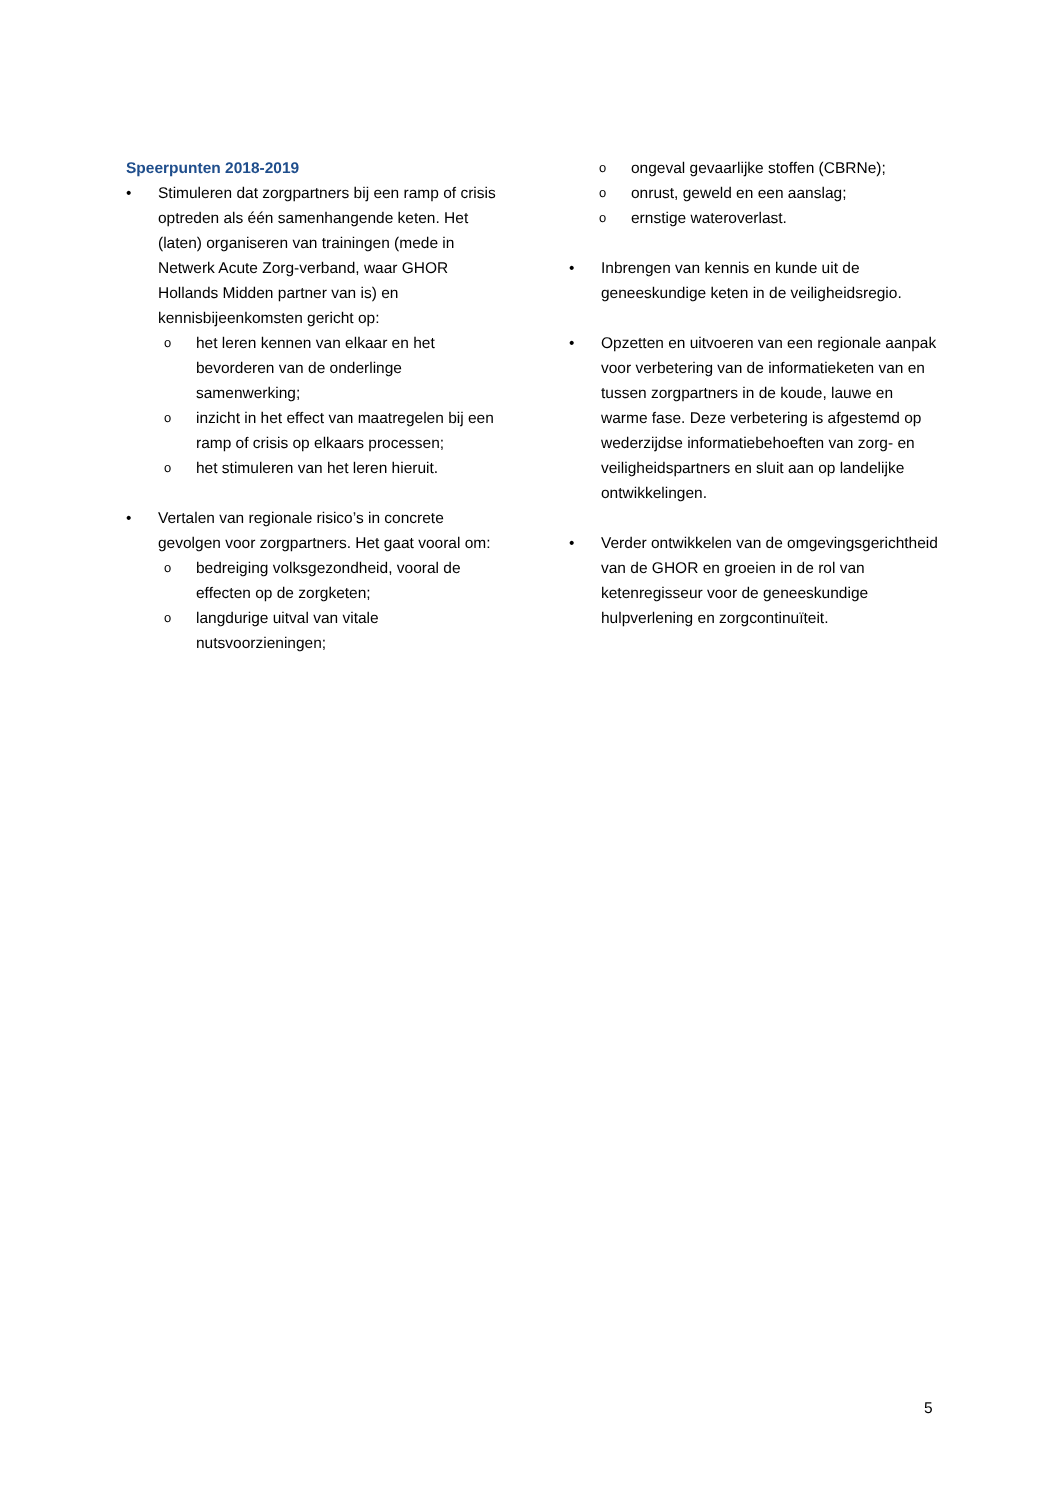Speerpunten 2018-2019
• Stimuleren dat zorgpartners bij een ramp of crisis optreden als één samenhangende keten. Het (laten) organiseren van trainingen (mede in Netwerk Acute Zorg-verband, waar GHOR Hollands Midden partner van is) en kennisbijeenkomsten gericht op:
ohet leren kennen van elkaar en het bevorderen van de onderlinge samenwerking;
oinzicht in het effect van maatregelen bij een ramp of crisis op elkaars processen;
ohet stimuleren van het leren hieruit.
• Vertalen van regionale risico’s in concrete gevolgen voor zorgpartners. Het gaat vooral om:
obedreiging volksgezondheid, vooral de effecten op de zorgketen;
olangdurige uitval van vitale nutsvoorzieningen;
oongeval gevaarlijke stoffen (CBRNe);
oonrust, geweld en een aanslag;
oernstige wateroverlast.
• Inbrengen van kennis en kunde uit de geneeskundige keten in de veiligheidsregio.
• Opzetten en uitvoeren van een regionale aanpak voor verbetering van de informatieketen van en tussen zorgpartners in de koude, lauwe en warme fase. Deze verbetering is afgestemd op wederzijdse informatiebehoeften van zorg- en veiligheidspartners en sluit aan op landelijke ontwikkelingen.
• Verder ontwikkelen van de omgevingsgerichtheid van de GHOR en groeien in de rol van ketenregisseur voor de geneeskundige hulpverlening en zorgcontinuïteit.
5